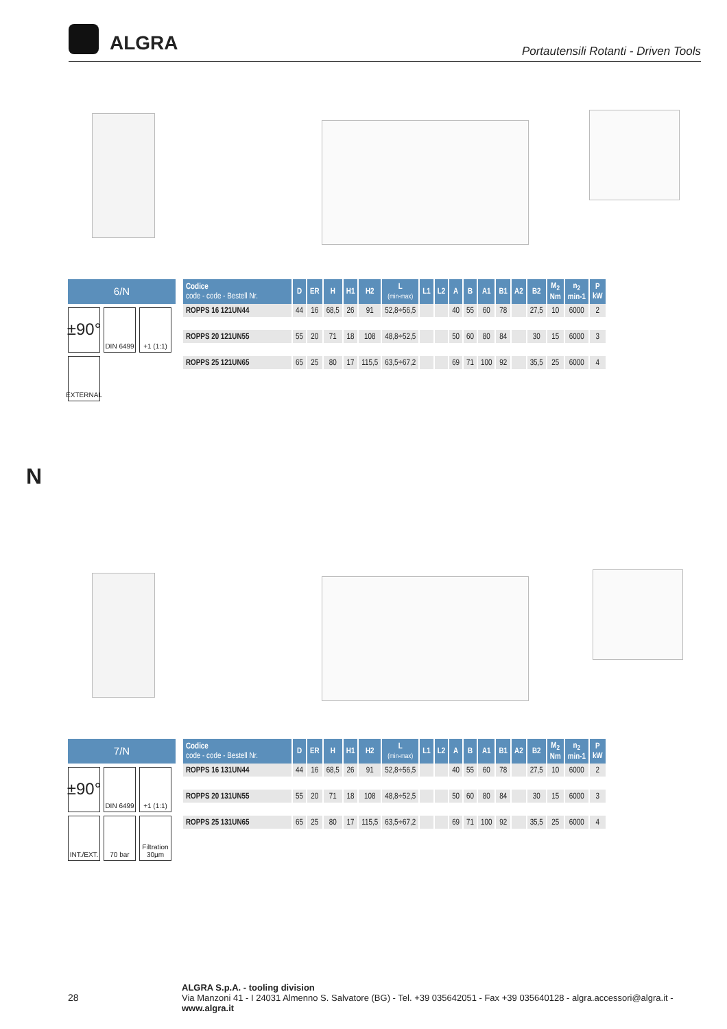ALGRA
Portautensili Rotanti - Driven Tools
6/N
±90°
DIN 6499
+1 (1:1)
EXTERNAL
| Codice code - code - Bestell Nr. | D | ER | H | H1 | H2 | L (min-max) | L1 | L2 | A | B | A1 | B1 | A2 | B2 | M<sub>2</sub> Nm | n<sub>2</sub> min-1 | P kW |
| --- | --- | --- | --- | --- | --- | --- | --- | --- | --- | --- | --- | --- | --- | --- | --- | --- | --- |
| ROPPS 16 121UN44 | 44 | 16 | 68,5 | 26 | 91 | 52,8÷56,5 | | | 40 | 55 | 60 | 78 | | 27,5 | 10 | 6000 | 2 |
| ROPPS 20 121UN55 | 55 | 20 | 71 | 18 | 108 | 48,8÷52,5 | | | 50 | 60 | 80 | 84 | | 30 | 15 | 6000 | 3 |
| ROPPS 25 121UN65 | 65 | 25 | 80 | 17 | 115,5 | 63,5÷67,2 | | | 69 | 71 | 100 | 92 | | 35,5 | 25 | 6000 | 4 |
N
7/N
±90°
DIN 6499
+1 (1:1)
INT./EXT.
70 bar
Filtration 30µm
| Codice code - code - Bestell Nr. | D | ER | H | H1 | H2 | L (min-max) | L1 | L2 | A | B | A1 | B1 | A2 | B2 | M<sub>2</sub> Nm | n<sub>2</sub> min-1 | P kW |
| --- | --- | --- | --- | --- | --- | --- | --- | --- | --- | --- | --- | --- | --- | --- | --- | --- | --- |
| ROPPS 16 131UN44 | 44 | 16 | 68,5 | 26 | 91 | 52,8÷56,5 | | | 40 | 55 | 60 | 78 | | 27,5 | 10 | 6000 | 2 |
| ROPPS 20 131UN55 | 55 | 20 | 71 | 18 | 108 | 48,8÷52,5 | | | 50 | 60 | 80 | 84 | | 30 | 15 | 6000 | 3 |
| ROPPS 25 131UN65 | 65 | 25 | 80 | 17 | 115,5 | 63,5÷67,2 | | | 69 | 71 | 100 | 92 | | 35,5 | 25 | 6000 | 4 |
28
ALGRA S.p.A. - tooling division
Via Manzoni 41 - I 24031 Almenno S. Salvatore (BG) - Tel. +39 035642051 - Fax +39 035640128 - algra.accessori@algra.it - www.algra.it